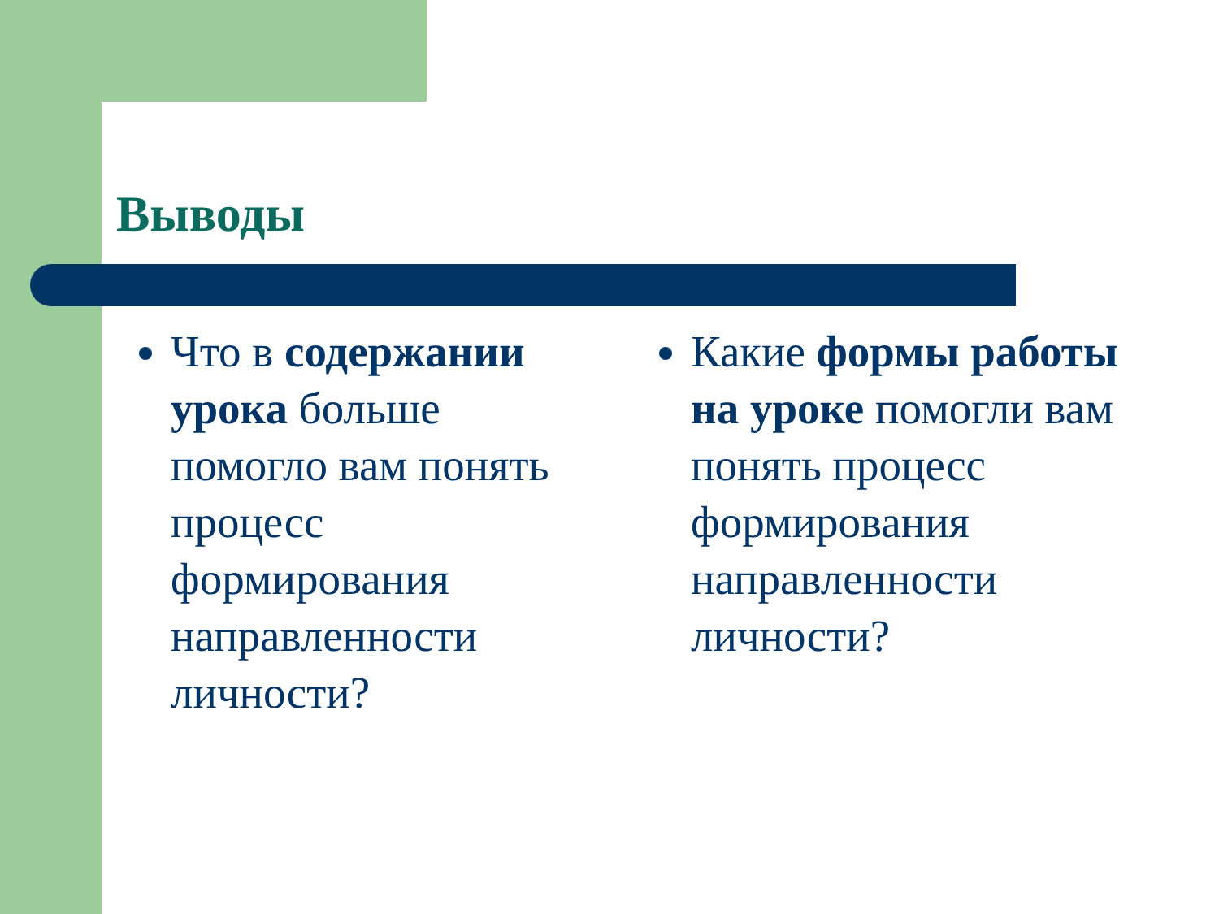Выводы
Что в содержании урока больше помогло вам понять процесс формирования направленности личности?
Какие формы работы на уроке помогли вам понять процесс формирования направленности личности?